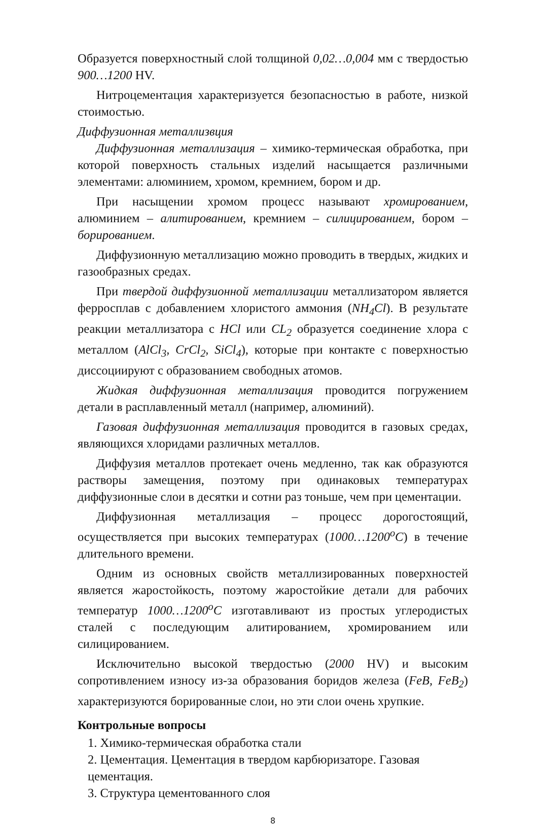Образуется поверхностный слой толщиной 0,02…0,004 мм с твердостью 900…1200 HV.
Нитроцементация характеризуется безопасностью в работе, низкой стоимостью.
Диффузионная металлизвция
Диффузионная металлизация – химико-термическая обработка, при которой поверхность стальных изделий насыщается различными элементами: алюминием, хромом, кремнием, бором и др.
При насыщении хромом процесс называют хромированием, алюминием – алитированием, кремнием – силицированием, бором – борированием.
Диффузионную металлизацию можно проводить в твердых, жидких и газообразных средах.
При твердой диффузионной металлизации металлизатором является ферросплав с добавлением хлористого аммония (NH<sub>4</sub>Cl). В результате реакции металлизатора с HCl или CL<sub>2</sub> образуется соединение хлора с металлом (AlCl<sub>3</sub>, CrCl<sub>2</sub>, SiCl<sub>4</sub>), которые при контакте с поверхностью диссоциируют с образованием свободных атомов.
Жидкая диффузионная металлизация проводится погружением детали в расплавленный металл (например, алюминий).
Газовая диффузионная металлизация проводится в газовых средах, являющихся хлоридами различных металлов.
Диффузия металлов протекает очень медленно, так как образуются растворы замещения, поэтому при одинаковых температурах диффузионные слои в десятки и сотни раз тоньше, чем при цементации.
Диффузионная металлизация – процесс дорогостоящий, осуществляется при высоких температурах (1000…1200<sup>o</sup>C) в течение длительного времени.
Одним из основных свойств металлизированных поверхностей является жаростойкость, поэтому жаростойкие детали для рабочих температур 1000…1200<sup>o</sup>C изготавливают из простых углеродистых сталей с последующим алитированием, хромированием или силицированием.
Исключительно высокой твердостью (2000 HV) и высоким сопротивлением износу из-за образования боридов железа (FeB, FeB<sub>2</sub>) характеризуются борированные слои, но эти слои очень хрупкие.
Контрольные вопросы
1. Химико-термическая обработка стали
2. Цементация. Цементация в твердом карбюризаторе. Газовая цементация.
3. Структура цементованного слоя
8